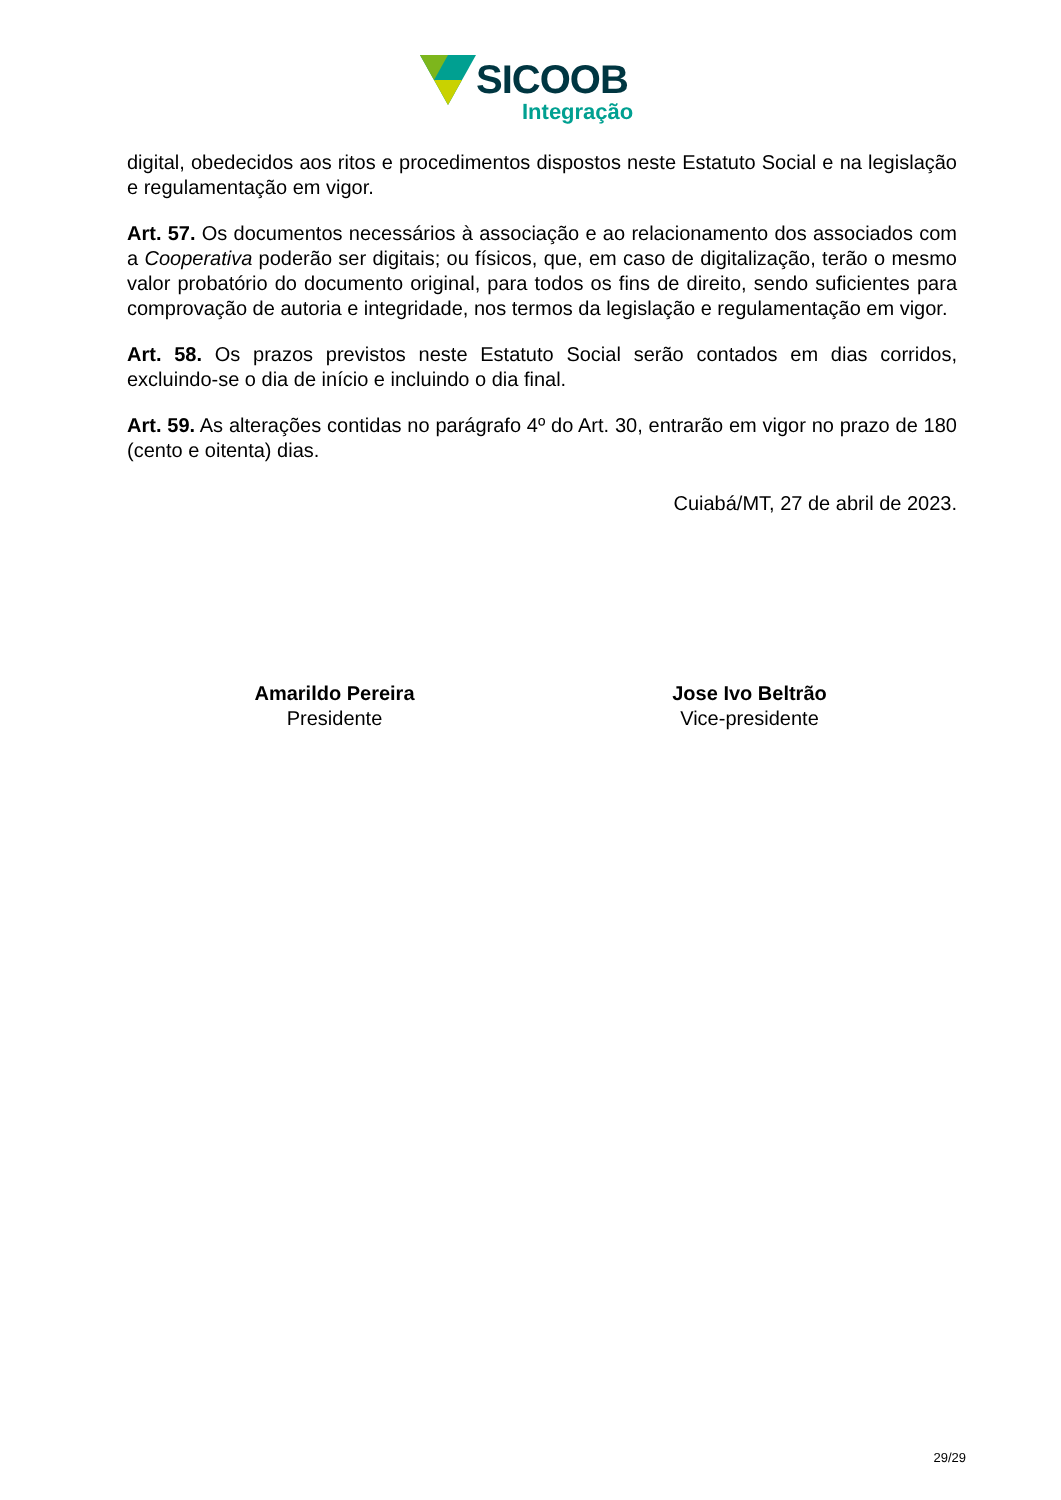SICOOB
Integração
digital, obedecidos aos ritos e procedimentos dispostos neste Estatuto Social e na legislação e regulamentação em vigor.
Art. 57. Os documentos necessários à associação e ao relacionamento dos associados com a Cooperativa poderão ser digitais; ou físicos, que, em caso de digitalização, terão o mesmo valor probatório do documento original, para todos os fins de direito, sendo suficientes para comprovação de autoria e integridade, nos termos da legislação e regulamentação em vigor.
Art. 58. Os prazos previstos neste Estatuto Social serão contados em dias corridos, excluindo-se o dia de início e incluindo o dia final.
Art. 59. As alterações contidas no parágrafo 4º do Art. 30, entrarão em vigor no prazo de 180 (cento e oitenta) dias.
Cuiabá/MT, 27 de abril de 2023.
Amarildo Pereira
Presidente
Jose Ivo Beltrão
Vice-presidente
29/29